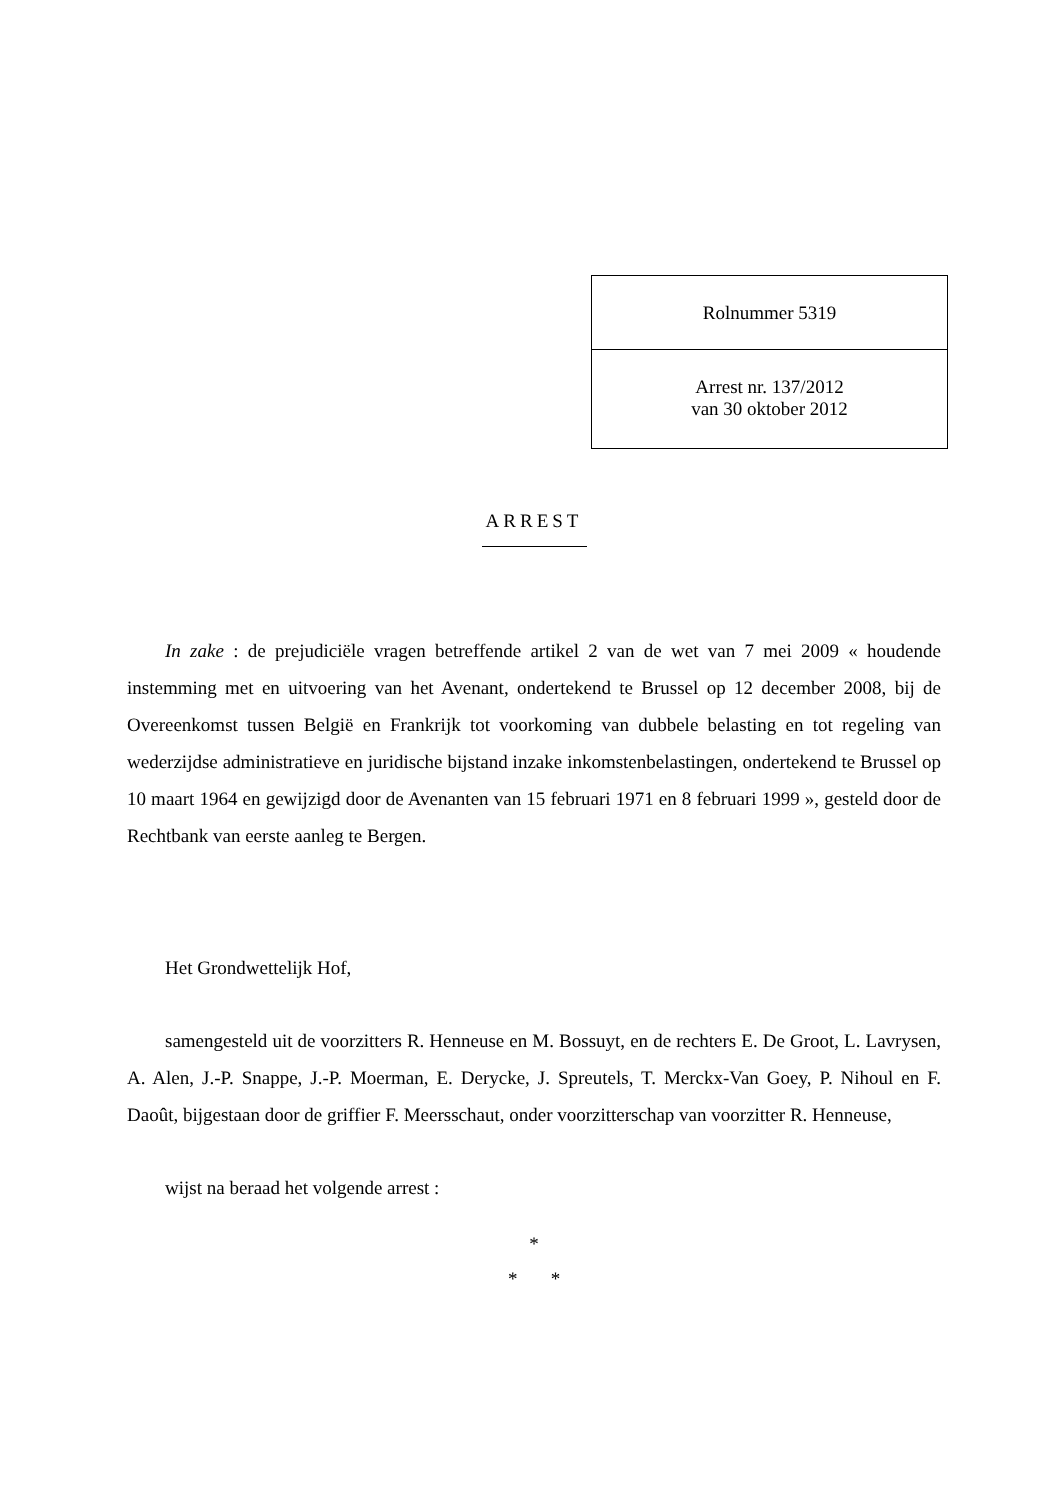Rolnummer 5319
Arrest nr. 137/2012
van 30 oktober 2012
ARREST
In zake : de prejudiciële vragen betreffende artikel 2 van de wet van 7 mei 2009 « houdende instemming met en uitvoering van het Avenant, ondertekend te Brussel op 12 december 2008, bij de Overeenkomst tussen België en Frankrijk tot voorkoming van dubbele belasting en tot regeling van wederzijdse administratieve en juridische bijstand inzake inkomstenbelastingen, ondertekend te Brussel op 10 maart 1964 en gewijzigd door de Avenanten van 15 februari 1971 en 8 februari 1999 », gesteld door de Rechtbank van eerste aanleg te Bergen.
Het Grondwettelijk Hof,
samengesteld uit de voorzitters R. Henneuse en M. Bossuyt, en de rechters E. De Groot, L. Lavrysen, A. Alen, J.-P. Snappe, J.-P. Moerman, E. Derycke, J. Spreutels, T. Merckx-Van Goey, P. Nihoul en F. Daoût, bijgestaan door de griffier F. Meersschaut, onder voorzitterschap van voorzitter R. Henneuse,
wijst na beraad het volgende arrest :
*
* *